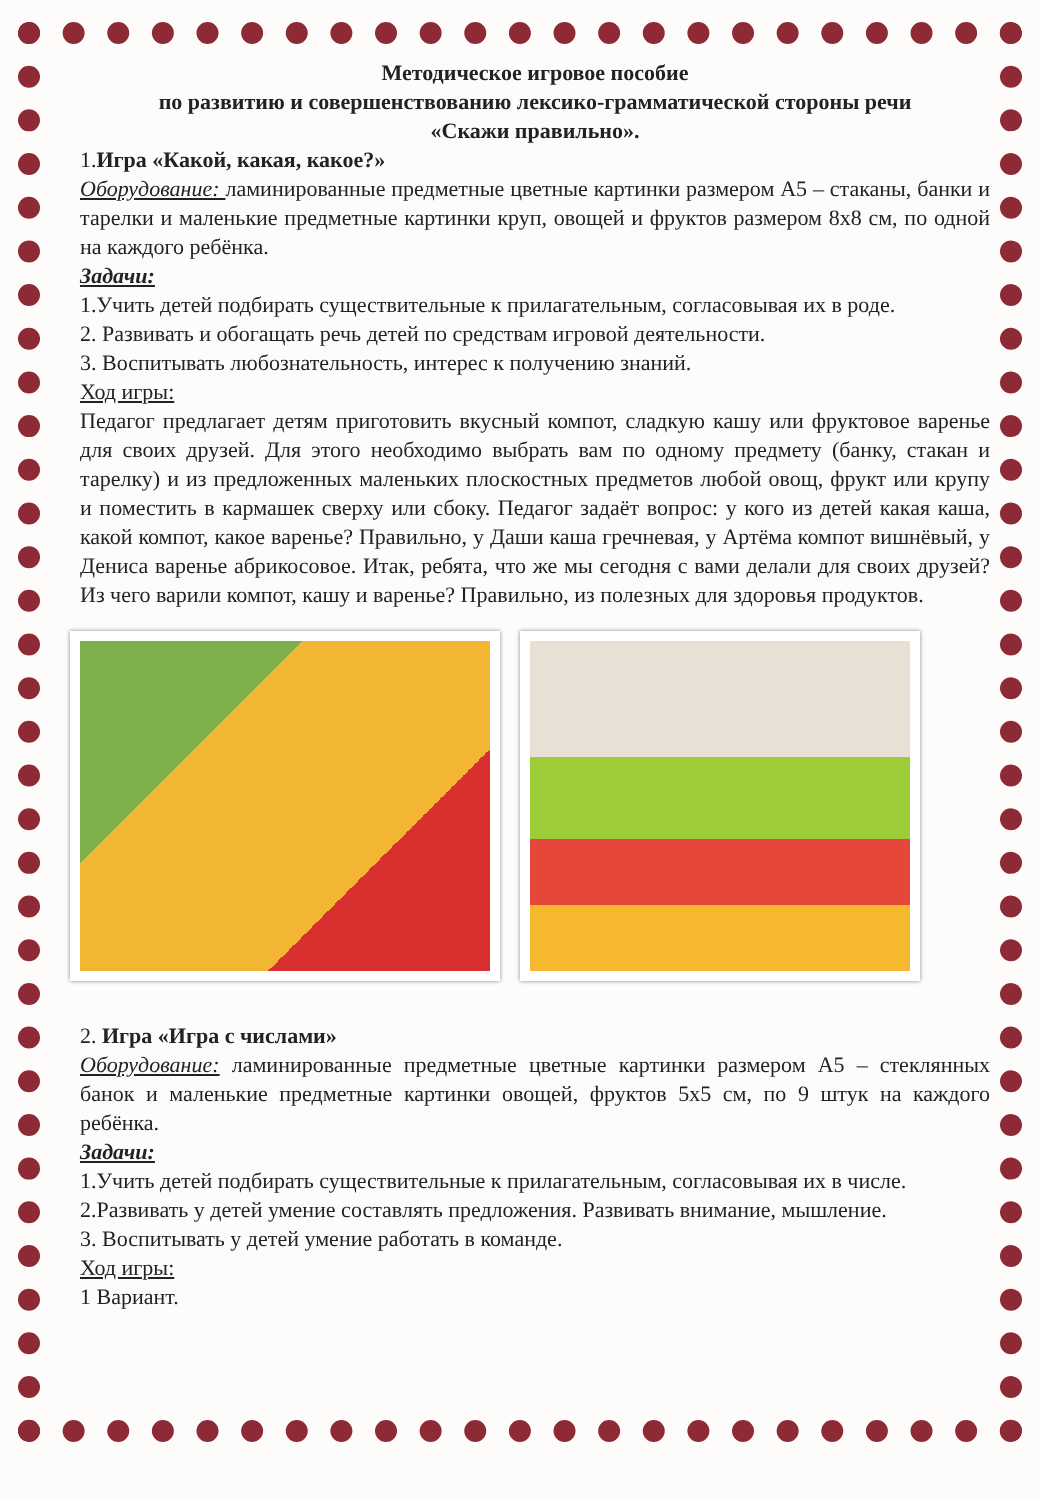Методическое игровое пособие
по развитию и совершенствованию лексико-грамматической стороны речи
«Скажи правильно».
1.Игра «Какой, какая, какое?»
Оборудование: ламинированные предметные цветные картинки размером А5 – стаканы, банки и тарелки и маленькие предметные картинки круп, овощей и фруктов размером 8х8 см, по одной на каждого ребёнка.
Задачи:
1.Учить детей подбирать существительные к прилагательным, согласовывая их в роде.
2. Развивать и обогащать речь детей по средствам игровой деятельности.
3. Воспитывать любознательность, интерес к получению знаний.
Ход игры:
Педагог предлагает детям приготовить вкусный компот, сладкую кашу или фруктовое варенье для своих друзей. Для этого необходимо выбрать вам по одному предмету (банку, стакан и тарелку) и из предложенных маленьких плоскостных предметов любой овощ, фрукт или крупу и поместить в кармашек сверху или сбоку. Педагог задаёт вопрос: у кого из детей какая каша, какой компот, какое варенье? Правильно, у Даши каша гречневая, у Артёма компот вишнёвый, у Дениса варенье абрикосовое. Итак, ребята, что же мы сегодня с вами делали для своих друзей? Из чего варили компот, кашу и варенье? Правильно, из полезных для здоровья продуктов.
2. Игра «Игра с числами»
Оборудование: ламинированные предметные цветные картинки размером А5 – стеклянных банок и маленькие предметные картинки овощей, фруктов 5х5 см, по 9 штук на каждого ребёнка.
Задачи:
1.Учить детей подбирать существительные к прилагательным, согласовывая их в числе.
2.Развивать у детей умение составлять предложения. Развивать внимание, мышление.
3. Воспитывать у детей умение работать в команде.
Ход игры:
1 Вариант.